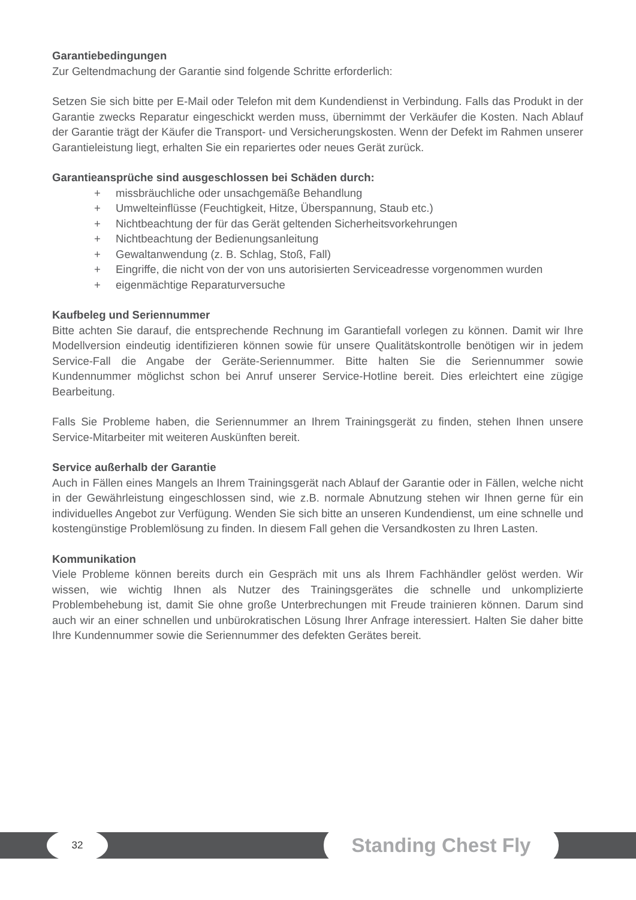Garantiebedingungen
Zur Geltendmachung der Garantie sind folgende Schritte erforderlich:
Setzen Sie sich bitte per E-Mail oder Telefon mit dem Kundendienst in Verbindung. Falls das Produkt in der Garantie zwecks Reparatur eingeschickt werden muss, übernimmt der Verkäufer die Kosten. Nach Ablauf der Garantie trägt der Käufer die Transport- und Versicherungskosten. Wenn der Defekt im Rahmen unserer Garantieleistung liegt, erhalten Sie ein repariertes oder neues Gerät zurück.
Garantieansprüche sind ausgeschlossen bei Schäden durch:
+ missbräuchliche oder unsachgemäße Behandlung
+ Umwelteinflüsse (Feuchtigkeit, Hitze, Überspannung, Staub etc.)
+ Nichtbeachtung der für das Gerät geltenden Sicherheitsvorkehrungen
+ Nichtbeachtung der Bedienungsanleitung
+ Gewaltanwendung (z. B. Schlag, Stoß, Fall)
+ Eingriffe, die nicht von der von uns autorisierten Serviceadresse vorgenommen wurden
+ eigenmächtige Reparaturversuche
Kaufbeleg und Seriennummer
Bitte achten Sie darauf, die entsprechende Rechnung im Garantiefall vorlegen zu können. Damit wir Ihre Modellversion eindeutig identifizieren können sowie für unsere Qualitätskontrolle benötigen wir in jedem Service-Fall die Angabe der Geräte-Seriennummer. Bitte halten Sie die Seriennummer sowie Kundennummer möglichst schon bei Anruf unserer Service-Hotline bereit. Dies erleichtert eine zügige Bearbeitung.
Falls Sie Probleme haben, die Seriennummer an Ihrem Trainingsgerät zu finden, stehen Ihnen unsere Service-Mitarbeiter mit weiteren Auskünften bereit.
Service außerhalb der Garantie
Auch in Fällen eines Mangels an Ihrem Trainingsgerät nach Ablauf der Garantie oder in Fällen, welche nicht in der Gewährleistung eingeschlossen sind, wie z.B. normale Abnutzung stehen wir Ihnen gerne für ein individuelles Angebot zur Verfügung. Wenden Sie sich bitte an unseren Kundendienst, um eine schnelle und kostengünstige Problemlösung zu finden. In diesem Fall gehen die Versandkosten zu Ihren Lasten.
Kommunikation
Viele Probleme können bereits durch ein Gespräch mit uns als Ihrem Fachhändler gelöst werden. Wir wissen, wie wichtig Ihnen als Nutzer des Trainingsgerätes die schnelle und unkomplizierte Problembehebung ist, damit Sie ohne große Unterbrechungen mit Freude trainieren können. Darum sind auch wir an einer schnellen und unbürokratischen Lösung Ihrer Anfrage interessiert. Halten Sie daher bitte Ihre Kundennummer sowie die Seriennummer des defekten Gerätes bereit.
32 Standing Chest Fly